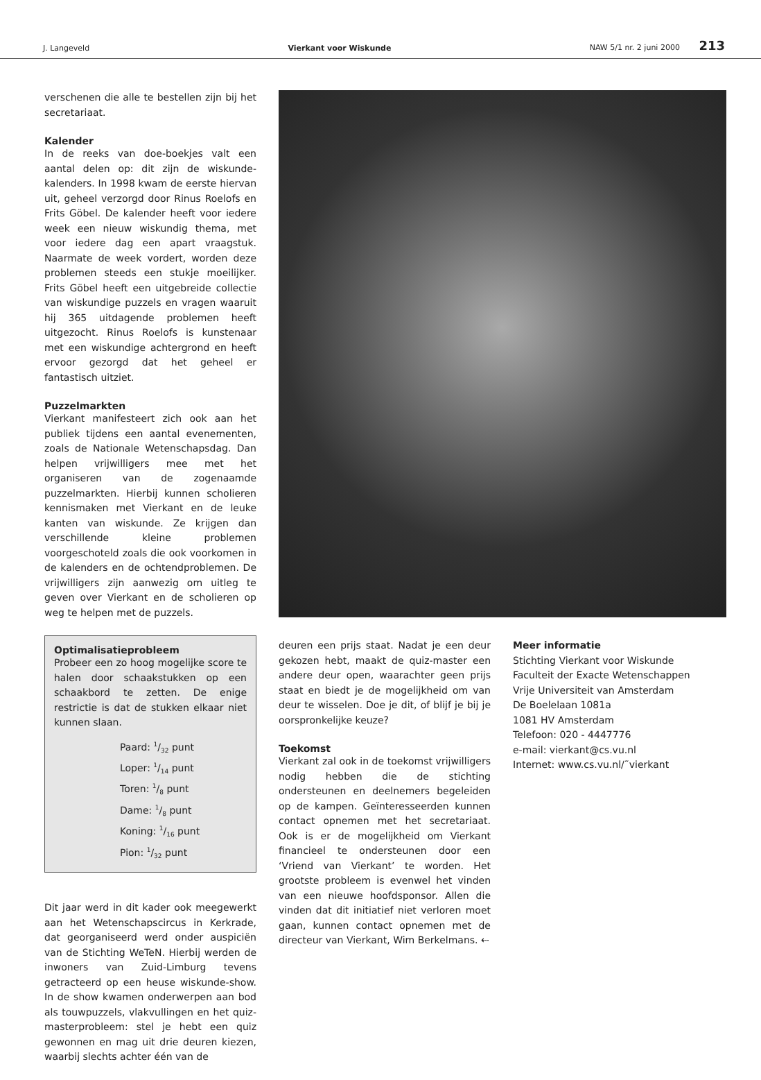J. Langeveld Vierkant voor Wiskunde NAW 5/1 nr. 2 juni 2000 213
verschenen die alle te bestellen zijn bij het secretariaat.
Kalender
In de reeks van doe-boekjes valt een aantal delen op: dit zijn de wiskunde-kalenders. In 1998 kwam de eerste hiervan uit, geheel verzorgd door Rinus Roelofs en Frits Göbel. De kalender heeft voor iedere week een nieuw wiskundig thema, met voor iedere dag een apart vraagstuk. Naarmate de week vordert, worden deze problemen steeds een stukje moeilijker. Frits Göbel heeft een uitgebreide collectie van wiskundige puzzels en vragen waaruit hij 365 uitdagende problemen heeft uitgezocht. Rinus Roelofs is kunstenaar met een wiskundige achtergrond en heeft ervoor gezorgd dat het geheel er fantastisch uitziet.
Puzzelmarkten
Vierkant manifesteert zich ook aan het publiek tijdens een aantal evenementen, zoals de Nationale Wetenschapsdag. Dan helpen vrijwilligers mee met het organiseren van de zogenaamde puzzelmarkten. Hierbij kunnen scholieren kennismaken met Vierkant en de leuke kanten van wiskunde. Ze krijgen dan verschillende kleine problemen voorgeschoteld zoals die ook voorkomen in de kalenders en de ochtendproblemen. De vrijwilligers zijn aanwezig om uitleg te geven over Vierkant en de scholieren op weg te helpen met de puzzels.
Optimalisatieprobleem
Probeer een zo hoog mogelijke score te halen door schaakstukken op een schaakbord te zetten. De enige restrictie is dat de stukken elkaar niet kunnen slaan.
Paard: 1/32 punt
Loper: 1/14 punt
Toren: 1/8 punt
Dame: 1/8 punt
Koning: 1/16 punt
Pion: 1/32 punt
Dit jaar werd in dit kader ook meegewerkt aan het Wetenschapscircus in Kerkrade, dat georganiseerd werd onder auspiciën van de Stichting WeTeN. Hierbij werden de inwoners van Zuid-Limburg tevens getracteerd op een heuse wiskunde-show. In de show kwamen onderwerpen aan bod als touwpuzzels, vlakvullingen en het quiz-masterprobleem: stel je hebt een quiz gewonnen en mag uit drie deuren kiezen, waarbij slechts achter één van de
deuren een prijs staat. Nadat je een deur gekozen hebt, maakt de quiz-master een andere deur open, waarachter geen prijs staat en biedt je de mogelijkheid om van deur te wisselen. Doe je dit, of blijf je bij je oorspronkelijke keuze?
Toekomst
Vierkant zal ook in de toekomst vrijwilligers nodig hebben die de stichting ondersteunen en deelnemers begeleiden op de kampen. Geïnteresseerden kunnen contact opnemen met het secretariaat. Ook is er de mogelijkheid om Vierkant financieel te ondersteunen door een ‘Vriend van Vierkant’ te worden. Het grootste probleem is evenwel het vinden van een nieuwe hoofdsponsor. Allen die vinden dat dit initiatief niet verloren moet gaan, kunnen contact opnemen met de directeur van Vierkant, Wim Berkelmans. ⇠
Meer informatie
Stichting Vierkant voor Wiskunde
Faculteit der Exacte Wetenschappen
Vrije Universiteit van Amsterdam
De Boelelaan 1081a
1081 HV Amsterdam
Telefoon: 020 - 4447776
e-mail: vierkant@cs.vu.nl
Internet: www.cs.vu.nl/˜vierkant